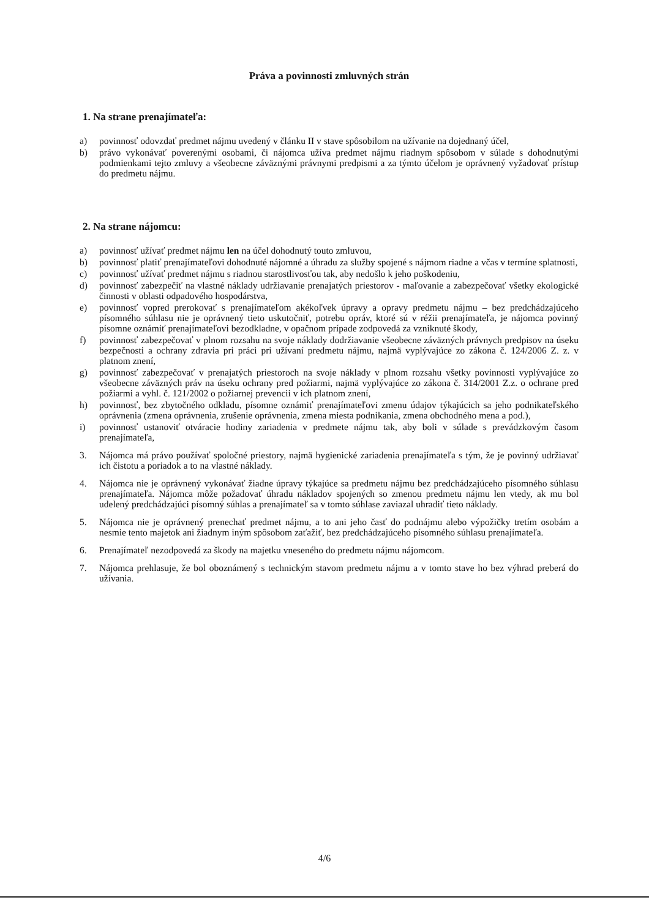Práva a povinnosti zmluvných strán
1. Na strane prenajímateľa:
a) povinnosť odovzdať predmet nájmu uvedený v článku II v stave spôsobilom na užívanie na dojednaný účel,
b) právo vykonávať poverenými osobami, či nájomca užíva predmet nájmu riadnym spôsobom v súlade s dohodnutými podmienkami tejto zmluvy a všeobecne záväznými právnymi predpismi a za týmto účelom je oprávnený vyžadovať prístup do predmetu nájmu.
2. Na strane nájomcu:
a) povinnosť užívať predmet nájmu len na účel dohodnutý touto zmluvou,
b) povinnosť platiť prenajímateľovi dohodnuté nájomné a úhradu za služby spojené s nájmom riadne a včas v termíne splatnosti,
c) povinnosť užívať predmet nájmu s riadnou starostlivosťou tak, aby nedošlo k jeho poškodeniu,
d) povinnosť zabezpečiť na vlastné náklady udržiavanie prenajatých priestorov - maľovanie a zabezpečovať všetky ekologické činnosti v oblasti odpadového hospodárstva,
e) povinnosť vopred prerokovať s prenajímateľom akékoľvek úpravy a opravy predmetu nájmu – bez predchádzajúceho písomného súhlasu nie je oprávnený tieto uskutočniť, potrebu opráv, ktoré sú v réžii prenajímateľa, je nájomca povinný písomne oznámiť prenajímateľovi bezodkladne, v opačnom prípade zodpovedá za vzniknuté škody,
f) povinnosť zabezpečovať v plnom rozsahu na svoje náklady dodržiavanie všeobecne záväzných právnych predpisov na úseku bezpečnosti a ochrany zdravia pri práci pri užívaní predmetu nájmu, najmä vyplývajúce zo zákona č. 124/2006 Z. z. v platnom znení,
g) povinnosť zabezpečovať v prenajatých priestoroch na svoje náklady v plnom rozsahu všetky povinnosti vyplývajúce zo všeobecne záväzných práv na úseku ochrany pred požiarmi, najmä vyplývajúce zo zákona č. 314/2001 Z.z. o ochrane pred požiarmi a vyhl. č. 121/2002 o požiarnej prevencii v ich platnom znení,
h) povinnosť, bez zbytočného odkladu, písomne oznámiť prenajímateľovi zmenu údajov týkajúcich sa jeho podnikateľského oprávnenia (zmena oprávnenia, zrušenie oprávnenia, zmena miesta podnikania, zmena obchodného mena a pod.),
i) povinnosť ustanoviť otváracie hodiny zariadenia v predmete nájmu tak, aby boli v súlade s prevádzkovým časom prenajímateľa,
3. Nájomca má právo používať spoločné priestory, najmä hygienické zariadenia prenajímateľa s tým, že je povinný udržiavať ich čistotu a poriadok a to na vlastné náklady.
4. Nájomca nie je oprávnený vykonávať žiadne úpravy týkajúce sa predmetu nájmu bez predchádzajúceho písomného súhlasu prenajímateľa. Nájomca môže požadovať úhradu nákladov spojených so zmenou predmetu nájmu len vtedy, ak mu bol udelený predchádzajúci písomný súhlas a prenajímateľ sa v tomto súhlase zaviazal uhradiť tieto náklady.
5. Nájomca nie je oprávnený prenechať predmet nájmu, a to ani jeho časť do podnájmu alebo výpožičky tretím osobám a nesmie tento majetok ani žiadnym iným spôsobom zaťažiť, bez predchádzajúceho písomného súhlasu prenajímateľa.
6. Prenajímateľ nezodpovedá za škody na majetku vneseného do predmetu nájmu nájomcom.
7. Nájomca prehlasuje, že bol oboznámený s technickým stavom predmetu nájmu a v tomto stave ho bez výhrad preberá do užívania.
4/6